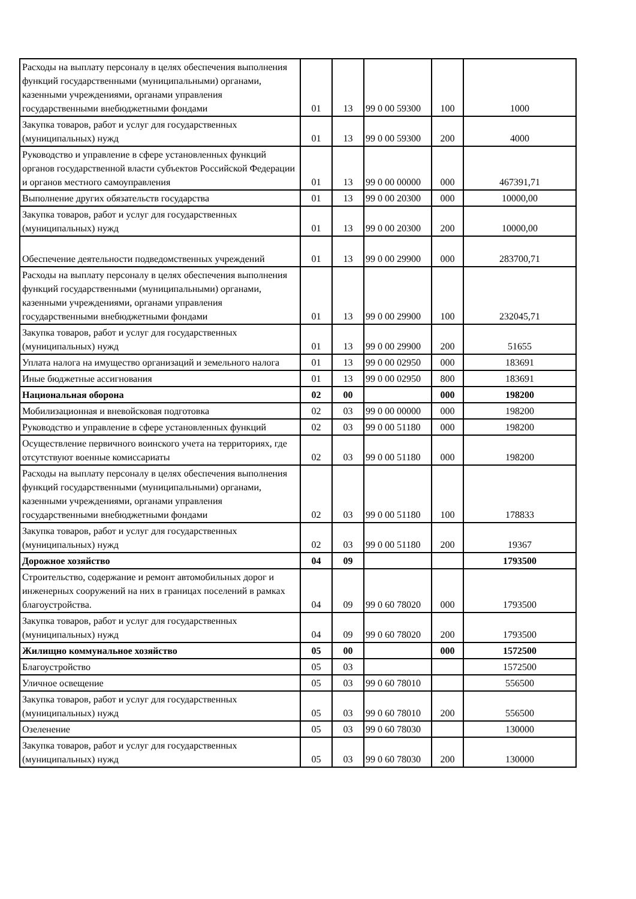| Расходы на выплату персоналу в целях обеспечения выполнения функций государственными (муниципальными) органами, казенными учреждениями, органами управления государственными внебюджетными фондами | 01 | 13 | 99 0 00 59300 | 100 | 1000 |
| Закупка товаров, работ и услуг для государственных (муниципальных) нужд | 01 | 13 | 99 0 00 59300 | 200 | 4000 |
| Руководство и управление в сфере установленных функций органов государственной власти субъектов Российской Федерации и органов местного самоуправления | 01 | 13 | 99 0 00 00000 | 000 | 467391,71 |
| Выполнение других обязательств государства | 01 | 13 | 99 0 00 20300 | 000 | 10000,00 |
| Закупка товаров, работ и услуг для государственных (муниципальных) нужд | 01 | 13 | 99 0 00 20300 | 200 | 10000,00 |
| Обеспечение деятельности подведомственных учреждений | 01 | 13 | 99 0 00 29900 | 000 | 283700,71 |
| Расходы на выплату персоналу в целях обеспечения выполнения функций государственными (муниципальными) органами, казенными учреждениями, органами управления государственными внебюджетными фондами | 01 | 13 | 99 0 00 29900 | 100 | 232045,71 |
| Закупка товаров, работ и услуг для государственных (муниципальных) нужд | 01 | 13 | 99 0 00 29900 | 200 | 51655 |
| Уплата налога на имущество организаций и земельного налога | 01 | 13 | 99 0 00 02950 | 000 | 183691 |
| Иные бюджетные ассигнования | 01 | 13 | 99 0 00 02950 | 800 | 183691 |
| Национальная оборона | 02 | 00 | | 000 | 198200 |
| Мобилизационная и вневойсковая подготовка | 02 | 03 | 99 0 00 00000 | 000 | 198200 |
| Руководство и управление в сфере установленных функций | 02 | 03 | 99 0 00 51180 | 000 | 198200 |
| Осуществление первичного воинского учета на территориях, где отсутствуют военные комиссариаты | 02 | 03 | 99 0 00 51180 | 000 | 198200 |
| Расходы на выплату персоналу в целях обеспечения выполнения функций государственными (муниципальными) органами, казенными учреждениями, органами управления государственными внебюджетными фондами | 02 | 03 | 99 0 00 51180 | 100 | 178833 |
| Закупка товаров, работ и услуг для государственных (муниципальных) нужд | 02 | 03 | 99 0 00 51180 | 200 | 19367 |
| Дорожное хозяйство | 04 | 09 | | | 1793500 |
| Строительство, содержание и ремонт автомобильных дорог и инженерных сооружений на них в границах поселений в рамках благоустройства. | 04 | 09 | 99 0 60 78020 | 000 | 1793500 |
| Закупка товаров, работ и услуг для государственных (муниципальных) нужд | 04 | 09 | 99 0 60 78020 | 200 | 1793500 |
| Жилищно коммунальное хозяйство | 05 | 00 | | 000 | 1572500 |
| Благоустройство | 05 | 03 | | | 1572500 |
| Уличное освещение | 05 | 03 | 99 0 60 78010 | | 556500 |
| Закупка товаров, работ и услуг для государственных (муниципальных) нужд | 05 | 03 | 99 0 60 78010 | 200 | 556500 |
| Озеленение | 05 | 03 | 99 0 60 78030 | | 130000 |
| Закупка товаров, работ и услуг для государственных (муниципальных) нужд | 05 | 03 | 99 0 60 78030 | 200 | 130000 |